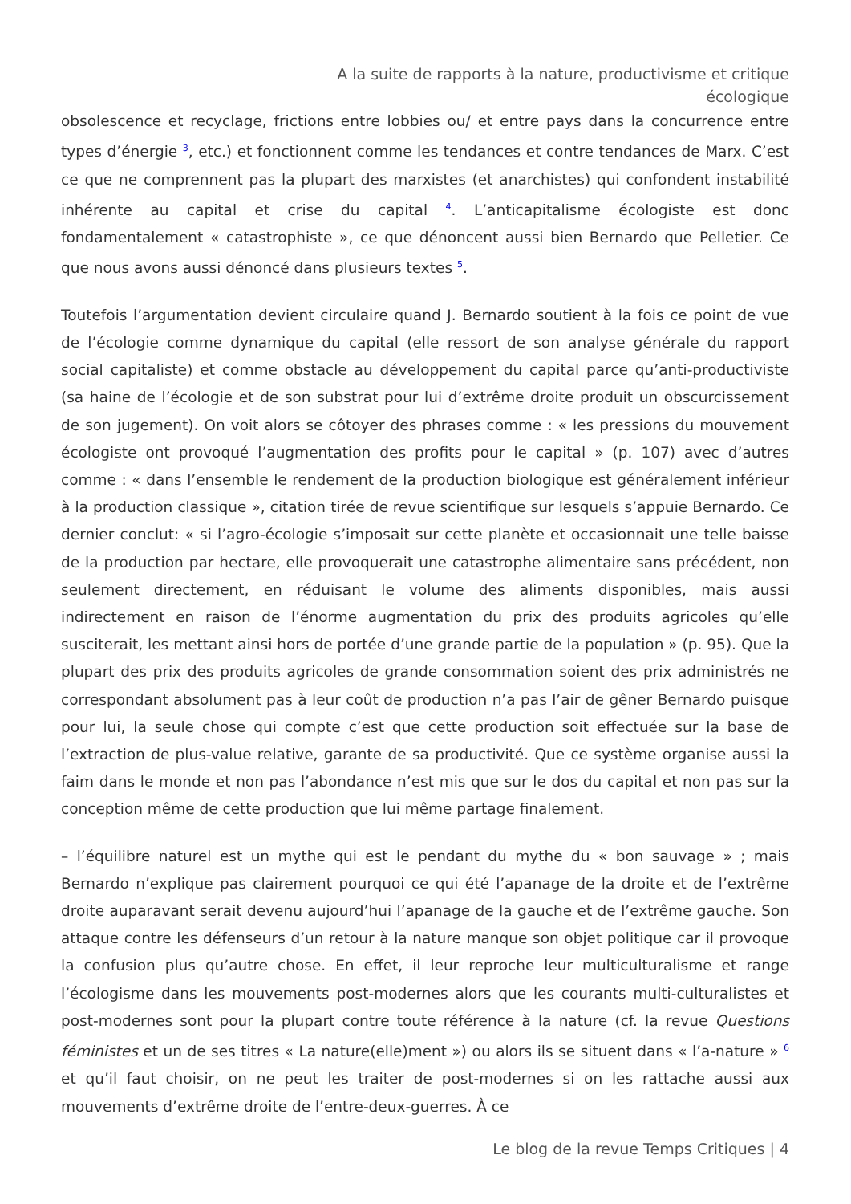A la suite de rapports à la nature, productivisme et critique
écologique
obsolescence et recyclage, frictions entre lobbies ou/ et entre pays dans la concurrence entre types d’énergie <sup>3</sup>, etc.) et fonctionnent comme les tendances et contre tendances de Marx. C’est ce que ne comprennent pas la plupart des marxistes (et anarchistes) qui confondent instabilité inhérente au capital et crise du capital <sup>4</sup>. L’anticapitalisme écologiste est donc fondamentalement « catastrophiste », ce que dénoncent aussi bien Bernardo que Pelletier. Ce que nous avons aussi dénoncé dans plusieurs textes <sup>5</sup>.
Toutefois l’argumentation devient circulaire quand J. Bernardo soutient à la fois ce point de vue de l’écologie comme dynamique du capital (elle ressort de son analyse générale du rapport social capitaliste) et comme obstacle au développement du capital parce qu’anti-productiviste (sa haine de l’écologie et de son substrat pour lui d’extrême droite produit un obscurcissement de son jugement). On voit alors se côtoyer des phrases comme : « les pressions du mouvement écologiste ont provoqué l’augmentation des profits pour le capital » (p. 107) avec d’autres comme : « dans l’ensemble le rendement de la production biologique est généralement inférieur à la production classique », citation tirée de revue scientifique sur lesquels s’appuie Bernardo. Ce dernier conclut: « si l’agro-écologie s’imposait sur cette planète et occasionnait une telle baisse de la production par hectare, elle provoquerait une catastrophe alimentaire sans précédent, non seulement directement, en réduisant le volume des aliments disponibles, mais aussi indirectement en raison de l’énorme augmentation du prix des produits agricoles qu’elle susciterait, les mettant ainsi hors de portée d’une grande partie de la population » (p. 95). Que la plupart des prix des produits agricoles de grande consommation soient des prix administrés ne correspondant absolument pas à leur coût de production n’a pas l’air de gêner Bernardo puisque pour lui, la seule chose qui compte c’est que cette production soit effectuée sur la base de l’extraction de plus-value relative, garante de sa productivité. Que ce système organise aussi la faim dans le monde et non pas l’abondance n’est mis que sur le dos du capital et non pas sur la conception même de cette production que lui même partage finalement.
– l’équilibre naturel est un mythe qui est le pendant du mythe du « bon sauvage » ; mais Bernardo n’explique pas clairement pourquoi ce qui été l’apanage de la droite et de l’extrême droite auparavant serait devenu aujourd’hui l’apanage de la gauche et de l’extrême gauche. Son attaque contre les défenseurs d’un retour à la nature manque son objet politique car il provoque la confusion plus qu’autre chose. En effet, il leur reproche leur multiculturalisme et range l’écologisme dans les mouvements post-modernes alors que les courants multi-culturalistes et post-modernes sont pour la plupart contre toute référence à la nature (cf. la revue Questions féministes et un de ses titres « La nature(elle)ment ») ou alors ils se situent dans « l’a-nature » <sup>6</sup> et qu’il faut choisir, on ne peut les traiter de post-modernes si on les rattache aussi aux mouvements d’extrême droite de l’entre-deux-guerres. À ce
Le blog de la revue Temps Critiques | 4